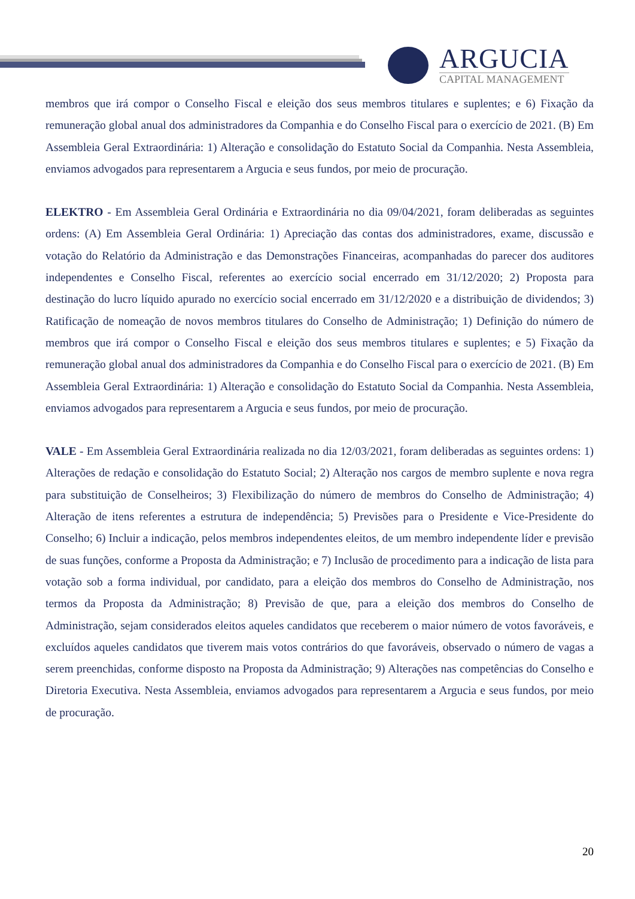ARGUCIA
CAPITAL MANAGEMENT
membros que irá compor o Conselho Fiscal e eleição dos seus membros titulares e suplentes; e 6) Fixação da remuneração global anual dos administradores da Companhia e do Conselho Fiscal para o exercício de 2021. (B) Em Assembleia Geral Extraordinária: 1) Alteração e consolidação do Estatuto Social da Companhia. Nesta Assembleia, enviamos advogados para representarem a Argucia e seus fundos, por meio de procuração.
ELEKTRO - Em Assembleia Geral Ordinária e Extraordinária no dia 09/04/2021, foram deliberadas as seguintes ordens: (A) Em Assembleia Geral Ordinária: 1) Apreciação das contas dos administradores, exame, discussão e votação do Relatório da Administração e das Demonstrações Financeiras, acompanhadas do parecer dos auditores independentes e Conselho Fiscal, referentes ao exercício social encerrado em 31/12/2020; 2) Proposta para destinação do lucro líquido apurado no exercício social encerrado em 31/12/2020 e a distribuição de dividendos; 3) Ratificação de nomeação de novos membros titulares do Conselho de Administração; 1) Definição do número de membros que irá compor o Conselho Fiscal e eleição dos seus membros titulares e suplentes; e 5) Fixação da remuneração global anual dos administradores da Companhia e do Conselho Fiscal para o exercício de 2021. (B) Em Assembleia Geral Extraordinária: 1) Alteração e consolidação do Estatuto Social da Companhia. Nesta Assembleia, enviamos advogados para representarem a Argucia e seus fundos, por meio de procuração.
VALE - Em Assembleia Geral Extraordinária realizada no dia 12/03/2021, foram deliberadas as seguintes ordens: 1) Alterações de redação e consolidação do Estatuto Social; 2) Alteração nos cargos de membro suplente e nova regra para substituição de Conselheiros; 3) Flexibilização do número de membros do Conselho de Administração; 4) Alteração de itens referentes a estrutura de independência; 5) Previsões para o Presidente e Vice-Presidente do Conselho; 6) Incluir a indicação, pelos membros independentes eleitos, de um membro independente líder e previsão de suas funções, conforme a Proposta da Administração; e 7) Inclusão de procedimento para a indicação de lista para votação sob a forma individual, por candidato, para a eleição dos membros do Conselho de Administração, nos termos da Proposta da Administração; 8) Previsão de que, para a eleição dos membros do Conselho de Administração, sejam considerados eleitos aqueles candidatos que receberem o maior número de votos favoráveis, e excluídos aqueles candidatos que tiverem mais votos contrários do que favoráveis, observado o número de vagas a serem preenchidas, conforme disposto na Proposta da Administração; 9) Alterações nas competências do Conselho e Diretoria Executiva. Nesta Assembleia, enviamos advogados para representarem a Argucia e seus fundos, por meio de procuração.
20